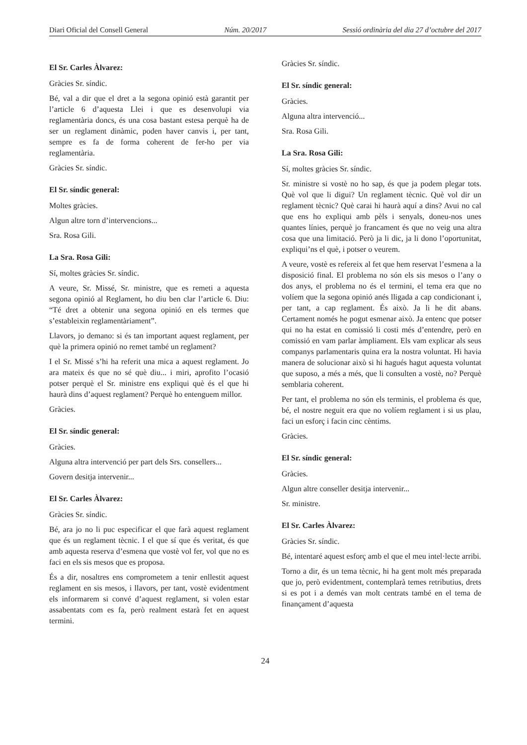Diari Oficial del Consell General Núm. 20/2017 Sessió ordinària del dia 27 d’octubre del 2017
El Sr. Carles Àlvarez:
Gràcies Sr. síndic.
Bé, val a dir que el dret a la segona opinió està garantit per l’article 6 d’aquesta Llei i que es desenvolupi via reglamentària doncs, és una cosa bastant estesa perquè ha de ser un reglament dinàmic, poden haver canvis i, per tant, sempre es fa de forma coherent de fer-ho per via reglamentària.
Gràcies Sr. síndic.
El Sr. síndic general:
Moltes gràcies.
Algun altre torn d’intervencions...
Sra. Rosa Gili.
La Sra. Rosa Gili:
Sí, moltes gràcies Sr. síndic.
A veure, Sr. Missé, Sr. ministre, que es remeti a aquesta segona opinió al Reglament, ho diu ben clar l’article 6. Diu: “Té dret a obtenir una segona opinió en els termes que s’estableixin reglamentàriament”.
Llavors, jo demano: si és tan important aquest reglament, per què la primera opinió no remet també un reglament?
I el Sr. Missé s’hi ha referit una mica a aquest reglament. Jo ara mateix és que no sé què diu... i miri, aprofito l’ocasió potser perquè el Sr. ministre ens expliqui què és el que hi haurà dins d’aquest reglament? Perquè ho entenguem millor.
Gràcies.
El Sr. síndic general:
Gràcies.
Alguna altra intervenció per part dels Srs. consellers...
Govern desitja intervenir...
El Sr. Carles Àlvarez:
Gràcies Sr. síndic.
Bé, ara jo no li puc especificar el que farà aquest reglament que és un reglament tècnic. I el que sí que és veritat, és que amb aquesta reserva d’esmena que vostè vol fer, vol que no es faci en els sis mesos que es proposa.
És a dir, nosaltres ens comprometem a tenir enllestit aquest reglament en sis mesos, i llavors, per tant, vostè evidentment els informarem si convé d’aquest reglament, si volen estar assabentats com es fa, però realment estarà fet en aquest termini.
Gràcies Sr. síndic.
El Sr. síndic general:
Gràcies.
Alguna altra intervenció...
Sra. Rosa Gili.
La Sra. Rosa Gili:
Sí, moltes gràcies Sr. síndic.
Sr. ministre si vostè no ho sap, és que ja podem plegar tots. Què vol que li digui? Un reglament tècnic. Què vol dir un reglament tècnic? Què carai hi haurà aquí a dins? Avui no cal que ens ho expliqui amb pèls i senyals, doneu-nos unes quantes línies, perquè jo francament és que no veig una altra cosa que una limitació. Però ja li dic, ja li dono l’oportunitat, expliqui’ns el què, i potser o veurem.
A veure, vostè es refereix al fet que hem reservat l’esmena a la disposició final. El problema no són els sis mesos o l’any o dos anys, el problema no és el termini, el tema era que no volíem que la segona opinió anés lligada a cap condicionant i, per tant, a cap reglament. És això. Ja li he dit abans. Certament només he pogut esmenar això. Ja entenc que potser qui no ha estat en comissió li costi més d’entendre, però en comissió en vam parlar àmpliament. Els vam explicar als seus companys parlamentaris quina era la nostra voluntat. Hi havia manera de solucionar això si hi hagués hagut aquesta voluntat que suposo, a més a més, que li consulten a vostè, no? Perquè semblaria coherent.
Per tant, el problema no són els terminis, el problema és que, bé, el nostre neguit era que no volíem reglament i si us plau, faci un esforç i facin cinc cèntims.
Gràcies.
El Sr. síndic general:
Gràcies.
Algun altre conseller desitja intervenir...
Sr. ministre.
El Sr. Carles Àlvarez:
Gràcies Sr. síndic.
Bé, intentaré aquest esforç amb el que el meu intel·lecte arribi.
Torno a dir, és un tema tècnic, hi ha gent molt més preparada que jo, però evidentment, contemplarà temes retributius, drets si es pot i a demés van molt centrats també en el tema de finançament d’aquesta
24